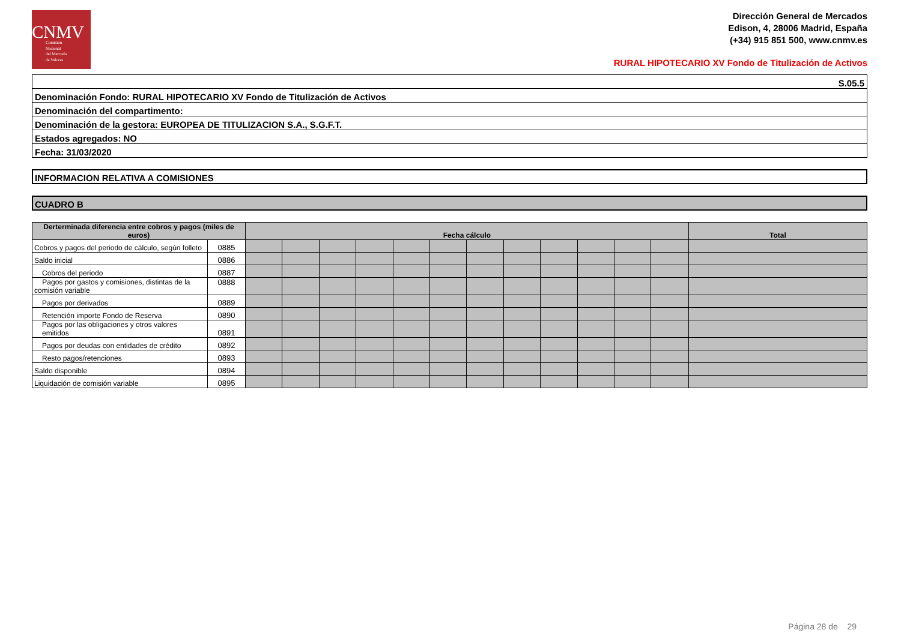CNMV
Comisión
Nacional
del Mercado
de Valores
Dirección General de Mercados
Edison, 4, 28006 Madrid, España
(+34) 915 851 500, www.cnmv.es
RURAL HIPOTECARIO XV Fondo de Titulización de Activos
| S.05.5 |
| Denominación Fondo: RURAL HIPOTECARIO XV Fondo de Titulización de Activos |
| Denominación del compartimento: |
| Denominación de la gestora: EUROPEA DE TITULIZACION S.A., S.G.F.T. |
| Estados agregados: NO |
| Fecha: 31/03/2020 |
INFORMACION RELATIVA A COMISIONES
CUADRO B
| Derterminada diferencia entre cobros y pagos (miles de euros) | | Fecha cálculo | | | | | | | | | | | | Total |
| --- | --- | --- | --- | --- | --- | --- | --- | --- | --- | --- | --- | --- | --- | --- |
| Cobros y pagos del periodo de cálculo, según folleto | 0885 | | | | | | | | | | | | | |
| Saldo inicial | 0886 | | | | | | | | | | | | | |
| Cobros del periodo | 0887 | | | | | | | | | | | | | |
| Pagos por gastos y comisiones, distintas de la comisión variable | 0888 | | | | | | | | | | | | | |
| Pagos por derivados | 0889 | | | | | | | | | | | | | |
| Retención importe Fondo de Reserva | 0890 | | | | | | | | | | | | | |
| Pagos por las obligaciones y otros valores emitidos | 0891 | | | | | | | | | | | | | |
| Pagos por deudas con entidades de crédito | 0892 | | | | | | | | | | | | | |
| Resto pagos/retenciones | 0893 | | | | | | | | | | | | | |
| Saldo disponible | 0894 | | | | | | | | | | | | | |
| Liquidación de comisión variable | 0895 | | | | | | | | | | | | | |
Página 28 de 29